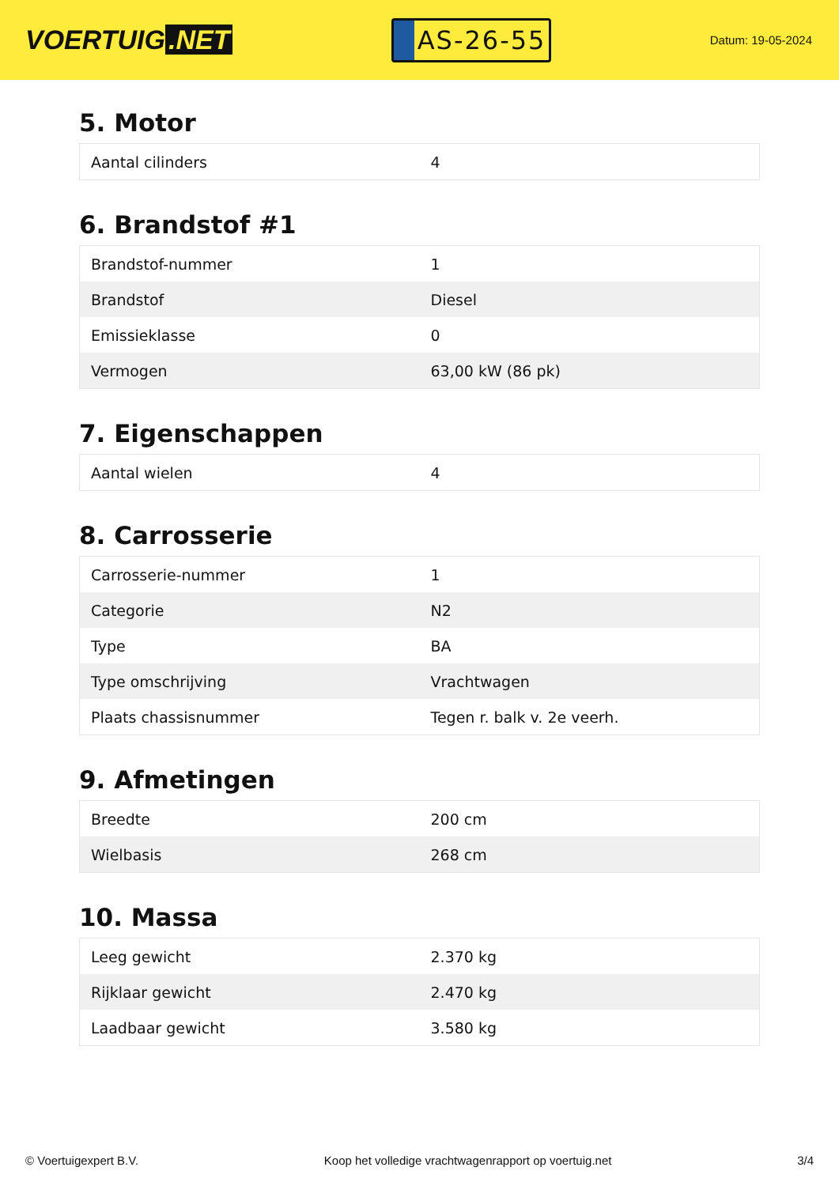VOERTUIG.NET
AS-26-55
Datum: 19-05-2024
5. Motor
| Aantal cilinders | 4 |
6. Brandstof #1
| Brandstof-nummer | 1 |
| Brandstof | Diesel |
| Emissieklasse | 0 |
| Vermogen | 63,00 kW (86 pk) |
7. Eigenschappen
| Aantal wielen | 4 |
8. Carrosserie
| Carrosserie-nummer | 1 |
| Categorie | N2 |
| Type | BA |
| Type omschrijving | Vrachtwagen |
| Plaats chassisnummer | Tegen r. balk v. 2e veerh. |
9. Afmetingen
| Breedte | 200 cm |
| Wielbasis | 268 cm |
10. Massa
| Leeg gewicht | 2.370 kg |
| Rijklaar gewicht | 2.470 kg |
| Laadbaar gewicht | 3.580 kg |
© Voertuigexpert B.V. Koop het volledige vrachtwagenrapport op voertuig.net 3/4